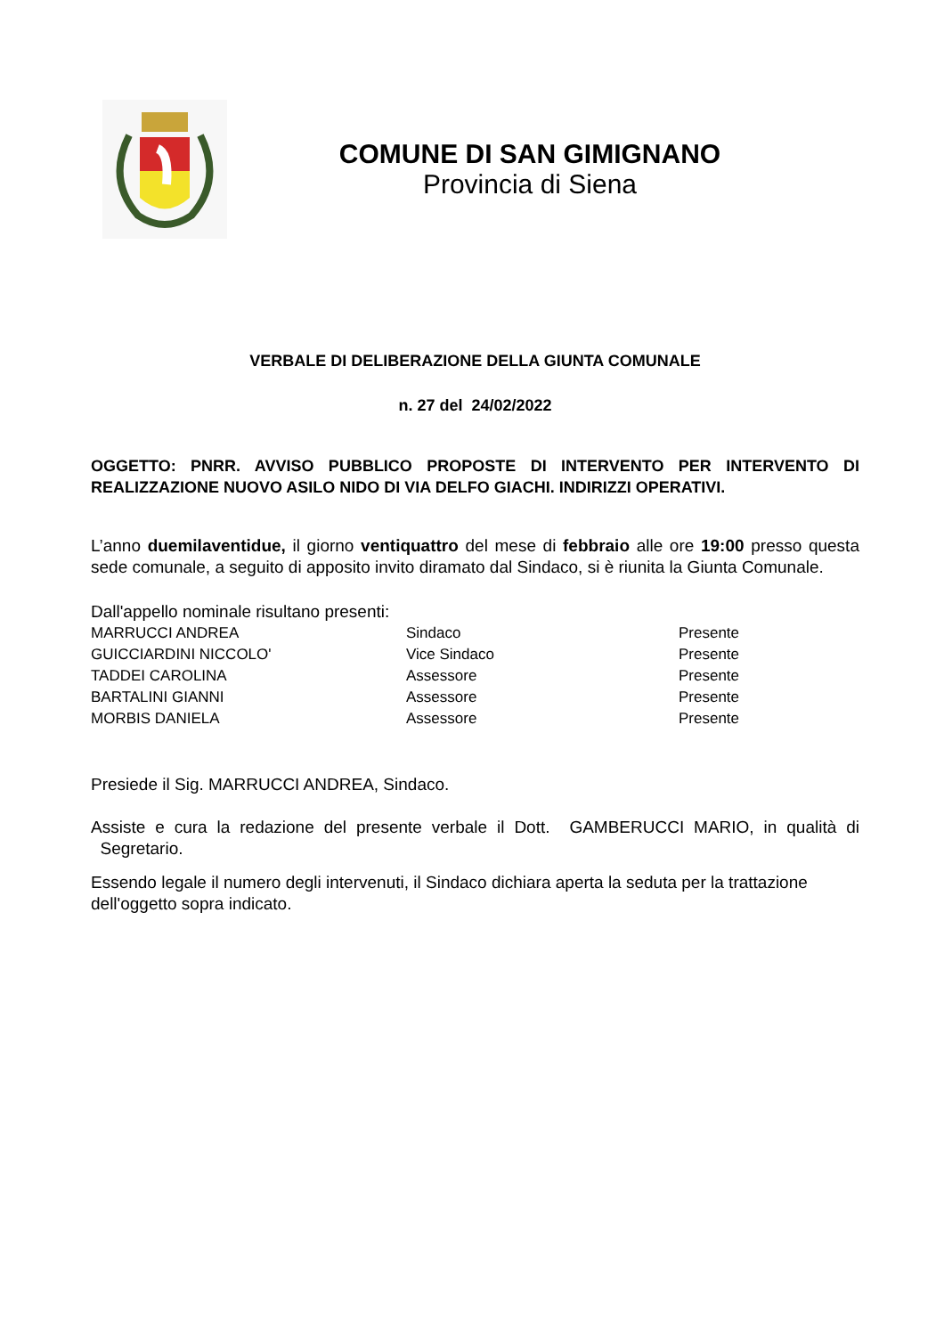COMUNE DI SAN GIMIGNANO
Provincia di Siena
VERBALE DI DELIBERAZIONE DELLA GIUNTA COMUNALE
n. 27 del 24/02/2022
OGGETTO: PNRR. AVVISO PUBBLICO PROPOSTE DI INTERVENTO PER INTERVENTO DI REALIZZAZIONE NUOVO ASILO NIDO DI VIA DELFO GIACHI. INDIRIZZI OPERATIVI.
L’anno duemilaventidue, il giorno ventiquattro del mese di febbraio alle ore 19:00 presso questa sede comunale, a seguito di apposito invito diramato dal Sindaco, si è riunita la Giunta Comunale.
Dall'appello nominale risultano presenti:
| MARRUCCI ANDREA | Sindaco | Presente |
| GUICCIARDINI NICCOLO' | Vice Sindaco | Presente |
| TADDEI CAROLINA | Assessore | Presente |
| BARTALINI GIANNI | Assessore | Presente |
| MORBIS DANIELA | Assessore | Presente |
Presiede il Sig. MARRUCCI ANDREA, Sindaco.
Assiste e cura la redazione del presente verbale il Dott. GAMBERUCCI MARIO, in qualità di Segretario.
Essendo legale il numero degli intervenuti, il Sindaco dichiara aperta la seduta per la trattazione dell'oggetto sopra indicato.